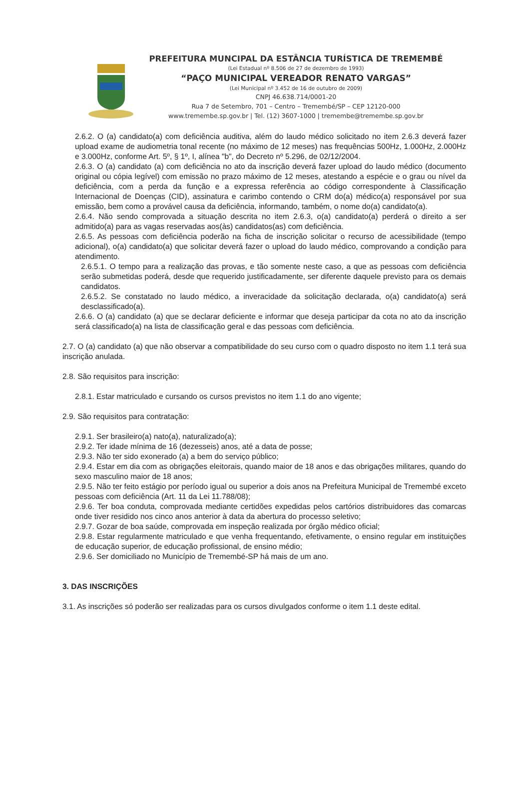PREFEITURA MUNCIPAL DA ESTÂNCIA TURÍSTICA DE TREMEMBÉ
(Lei Estadual nº 8.506 de 27 de dezembro de 1993)
“PAÇO MUNICIPAL VEREADOR RENATO VARGAS”
(Lei Municipal nº 3.452 de 16 de outubro de 2009)
CNPJ 46.638.714/0001-20
Rua 7 de Setembro, 701 – Centro – Tremembé/SP – CEP 12120-000
www.tremembe.sp.gov.br | Tel. (12) 3607-1000 | tremembe@tremembe.sp.gov.br
2.6.2. O (a) candidato(a) com deficiência auditiva, além do laudo médico solicitado no item 2.6.3 deverá fazer upload exame de audiometria tonal recente (no máximo de 12 meses) nas frequências 500Hz, 1.000Hz, 2.000Hz e 3.000Hz, conforme Art. 5º, § 1º, I, alínea "b", do Decreto nº 5.296, de 02/12/2004.
2.6.3. O (a) candidato (a) com deficiência no ato da inscrição deverá fazer upload do laudo médico (documento original ou cópia legível) com emissão no prazo máximo de 12 meses, atestando a espécie e o grau ou nível da deficiência, com a perda da função e a expressa referência ao código correspondente à Classificação Internacional de Doenças (CID), assinatura e carimbo contendo o CRM do(a) médico(a) responsável por sua emissão, bem como a provável causa da deficiência, informando, também, o nome do(a) candidato(a).
2.6.4. Não sendo comprovada a situação descrita no item 2.6.3, o(a) candidato(a) perderá o direito a ser admitido(a) para as vagas reservadas aos(às) candidatos(as) com deficiência.
2.6.5. As pessoas com deficiência poderão na ficha de inscrição solicitar o recurso de acessibilidade (tempo adicional), o(a) candidato(a) que solicitar deverá fazer o upload do laudo médico, comprovando a condição para atendimento.
2.6.5.1. O tempo para a realização das provas, e tão somente neste caso, a que as pessoas com deficiência serão submetidas poderá, desde que requerido justificadamente, ser diferente daquele previsto para os demais candidatos.
2.6.5.2. Se constatado no laudo médico, a inveracidade da solicitação declarada, o(a) candidato(a) será desclassificado(a).
2.6.6. O (a) candidato (a) que se declarar deficiente e informar que deseja participar da cota no ato da inscrição será classificado(a) na lista de classificação geral e das pessoas com deficiência.
2.7. O (a) candidato (a) que não observar a compatibilidade do seu curso com o quadro disposto no item 1.1 terá sua inscrição anulada.
2.8. São requisitos para inscrição:
2.8.1. Estar matriculado e cursando os cursos previstos no item 1.1 do ano vigente;
2.9. São requisitos para contratação:
2.9.1. Ser brasileiro(a) nato(a), naturalizado(a);
2.9.2. Ter idade mínima de 16 (dezesseis) anos, até a data de posse;
2.9.3. Não ter sido exonerado (a) a bem do serviço público;
2.9.4. Estar em dia com as obrigações eleitorais, quando maior de 18 anos e das obrigações militares, quando do sexo masculino maior de 18 anos;
2.9.5. Não ter feito estágio por período igual ou superior a dois anos na Prefeitura Municipal de Tremembé exceto pessoas com deficiência (Art. 11 da Lei 11.788/08);
2.9.6. Ter boa conduta, comprovada mediante certidões expedidas pelos cartórios distribuidores das comarcas onde tiver residido nos cinco anos anterior à data da abertura do processo seletivo;
2.9.7. Gozar de boa saúde, comprovada em inspeção realizada por órgão médico oficial;
2.9.8. Estar regularmente matriculado e que venha frequentando, efetivamente, o ensino regular em instituições de educação superior, de educação profissional, de ensino médio;
2.9.6. Ser domiciliado no Município de Tremembé-SP há mais de um ano.
3. DAS INSCRIÇÕES
3.1. As inscrições só poderão ser realizadas para os cursos divulgados conforme o item 1.1 deste edital.